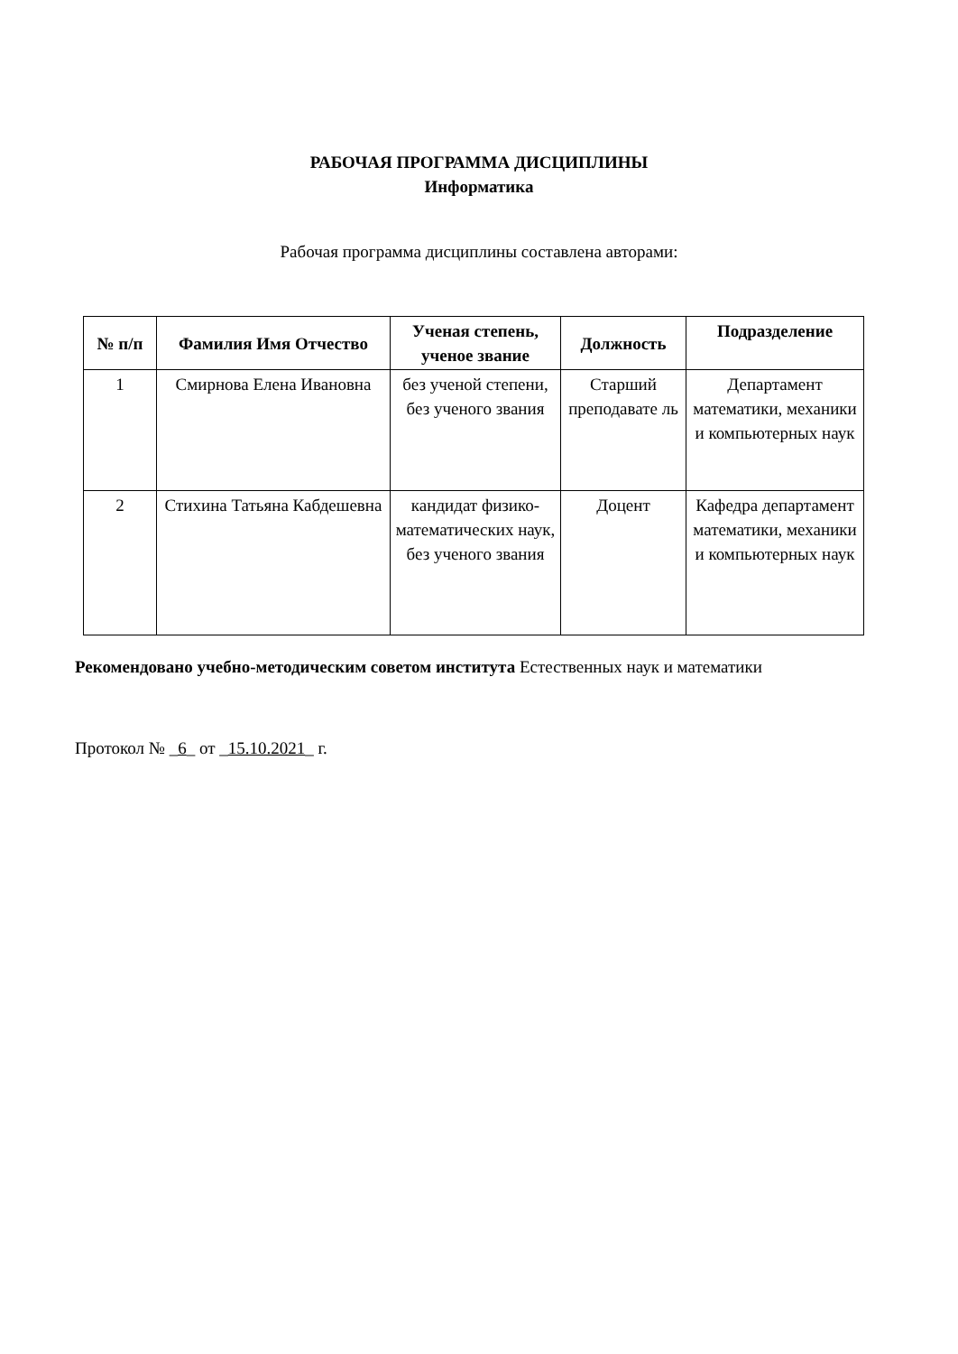РАБОЧАЯ ПРОГРАММА ДИСЦИПЛИНЫ
Информатика
Рабочая программа дисциплины составлена авторами:
| № п/п | Фамилия Имя Отчество | Ученая степень, ученое звание | Должность | Подразделение |
| --- | --- | --- | --- | --- |
| 1 | Смирнова Елена Ивановна | без ученой степени, без ученого звания | Старший преподавате ль | Департамент математики, механики и компьютерных наук |
| 2 | Стихина Татьяна Кабдешевна | кандидат физико-математических наук, без ученого звания | Доцент | Кафедра департамент математики, механики и компьютерных наук |
Рекомендовано учебно-методическим советом института Естественных наук и математики
Протокол № _6_ от _15.10.2021_ г.